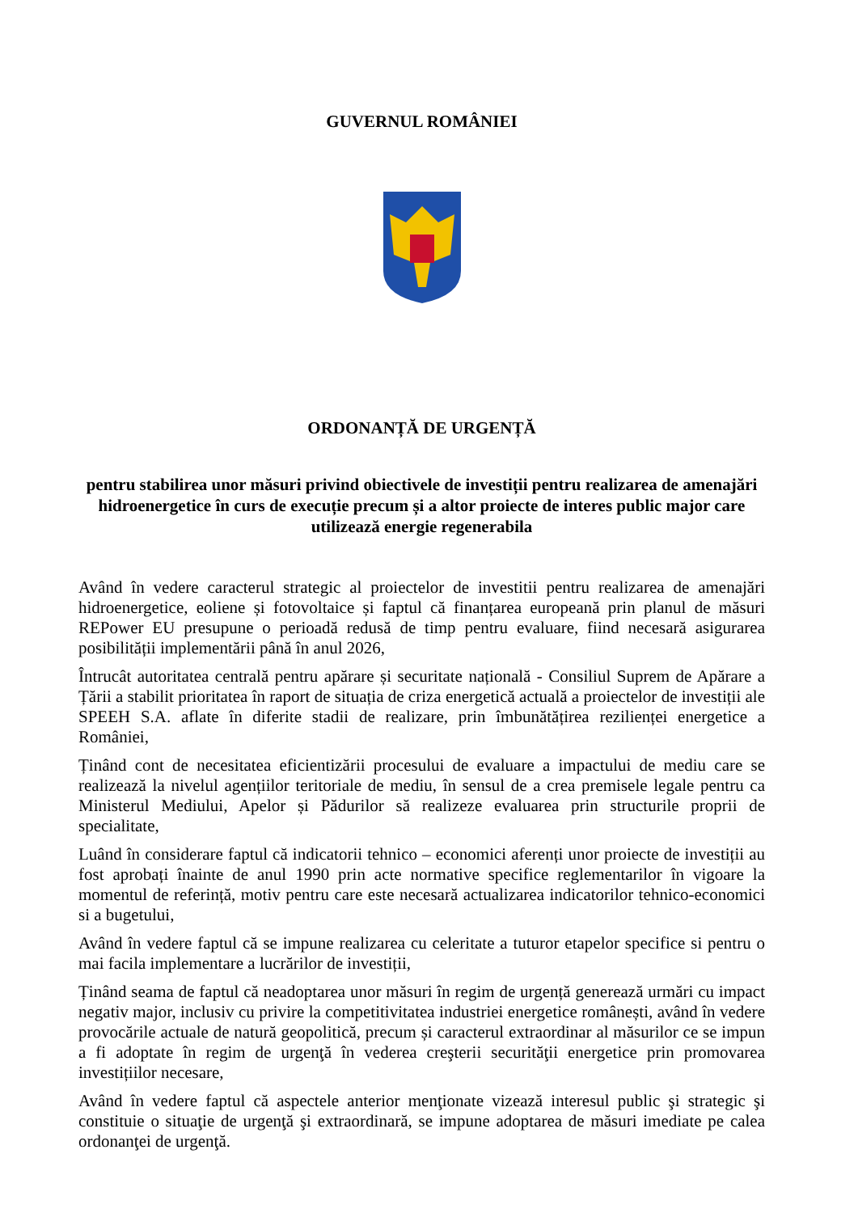GUVERNUL ROMÂNIEI
ORDONANȚĂ DE URGENȚĂ
pentru stabilirea unor măsuri privind obiectivele de investiții pentru realizarea de amenajări hidroenergetice în curs de execuție precum și a altor proiecte de interes public major care utilizează energie regenerabila
Având în vedere caracterul strategic al proiectelor de investitii pentru realizarea de amenajări hidroenergetice, eoliene și fotovoltaice și faptul că finanțarea europeană prin planul de măsuri REPower EU presupune o perioadă redusă de timp pentru evaluare, fiind necesară asigurarea posibilității implementării până în anul 2026,
Întrucât autoritatea centrală pentru apărare și securitate națională - Consiliul Suprem de Apărare a Țării a stabilit prioritatea în raport de situația de criza energetică actuală a proiectelor de investiții ale SPEEH S.A. aflate în diferite stadii de realizare, prin îmbunătățirea rezilienței energetice a României,
Ținând cont de necesitatea eficientizării procesului de evaluare a impactului de mediu care se realizează la nivelul agențiilor teritoriale de mediu, în sensul de a crea premisele legale pentru ca Ministerul Mediului, Apelor și Pădurilor să realizeze evaluarea prin structurile proprii de specialitate,
Luând în considerare faptul că indicatorii tehnico – economici aferenți unor proiecte de investiții au fost aprobați înainte de anul 1990 prin acte normative specifice reglementarilor în vigoare la momentul de referință, motiv pentru care este necesară actualizarea indicatorilor tehnico-economici si a bugetului,
Având în vedere faptul că se impune realizarea cu celeritate a tuturor etapelor specifice si pentru o mai facila implementare a lucrărilor de investiții,
Ținând seama de faptul că neadoptarea unor măsuri în regim de urgență generează urmări cu impact negativ major, inclusiv cu privire la competitivitatea industriei energetice românești, având în vedere provocările actuale de natură geopolitică, precum și caracterul extraordinar al măsurilor ce se impun a fi adoptate în regim de urgenţă în vederea creşterii securităţii energetice prin promovarea investițiilor necesare,
Având în vedere faptul că aspectele anterior menţionate vizează interesul public şi strategic şi constituie o situaţie de urgenţă şi extraordinară, se impune adoptarea de măsuri imediate pe calea ordonanţei de urgenţă.